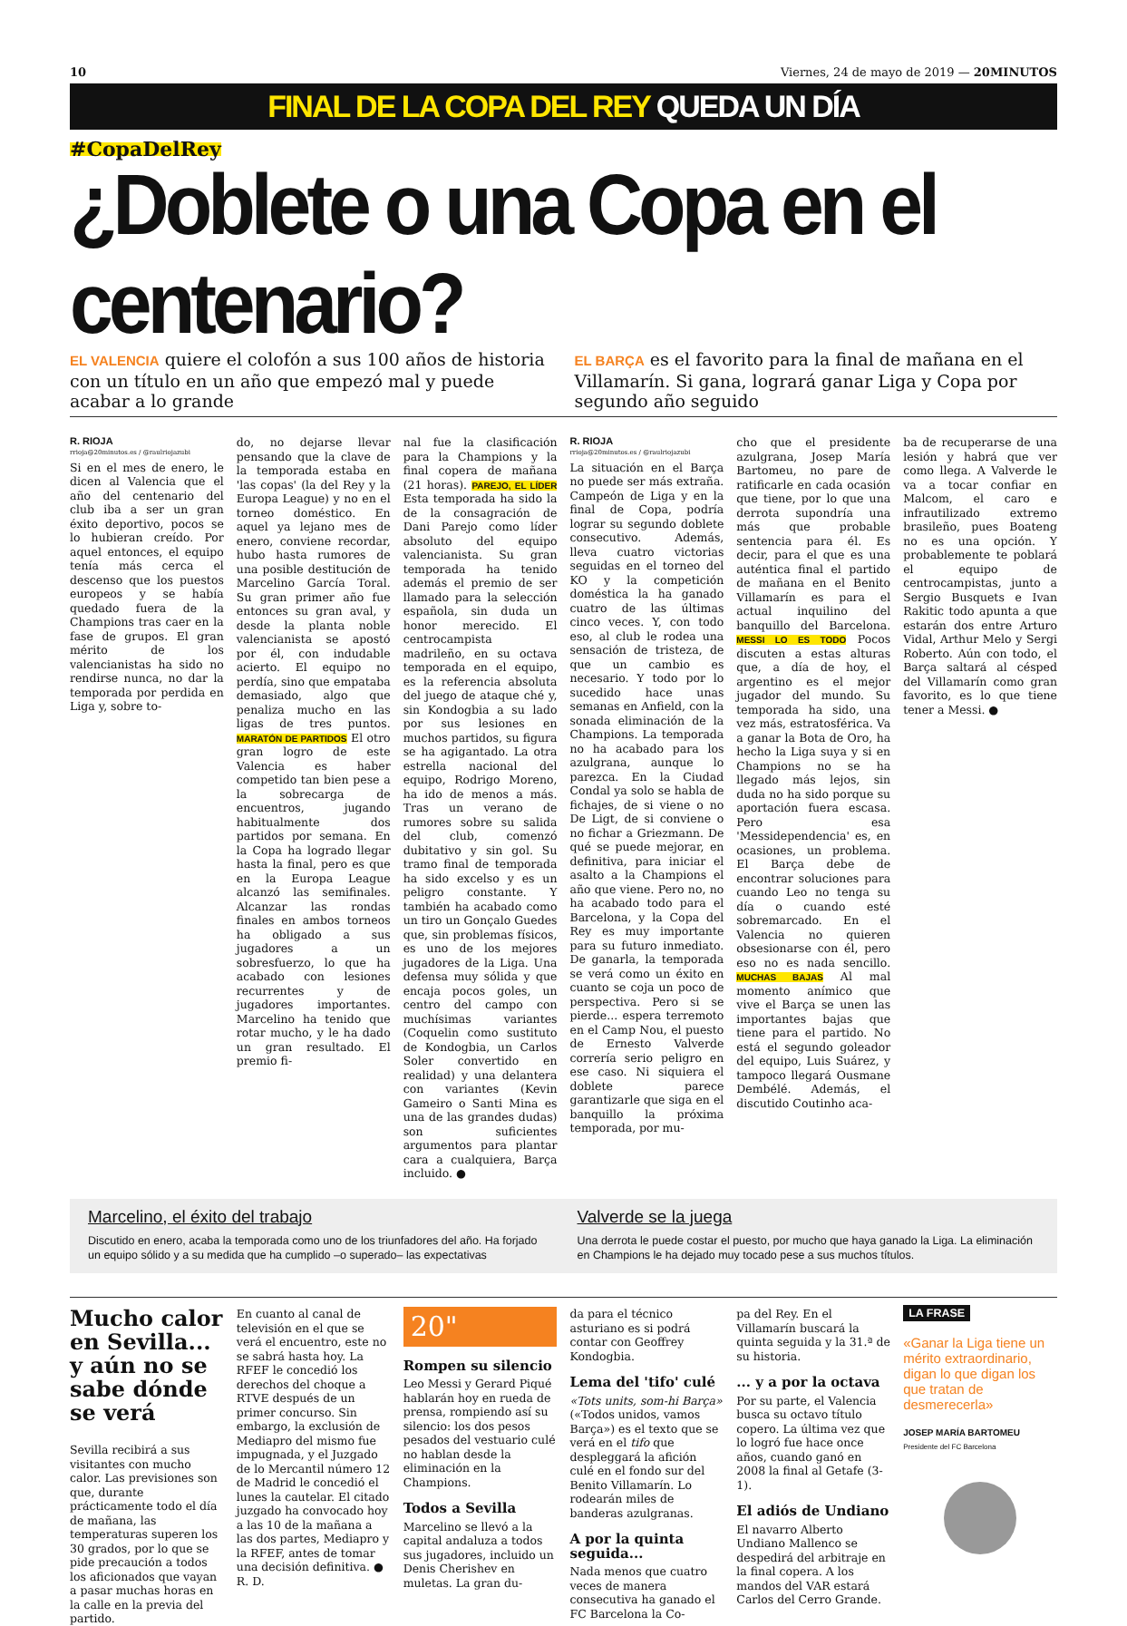10 Viernes, 24 de mayo de 2019 — 20MINUTOS
FINAL DE LA COPA DEL REY QUEDA UN DÍA
#CopaDelRey
¿Doblete o una Copa en el centenario?
EL VALENCIA quiere el colofón a sus 100 años de historia con un título en un año que empezó mal y puede acabar a lo grande
EL BARÇA es el favorito para la final de mañana en el Villamarín. Si gana, logrará ganar Liga y Copa por segundo año seguido
R. RIOJA
rrioja@20minutos.es / @raulriojazubi
Si en el mes de enero, le dicen al Valencia que el año del centenario del club iba a ser un gran éxito deportivo, pocos se lo hubieran creído. Por aquel entonces, el equipo tenía más cerca el descenso que los puestos europeos y se había quedado fuera de la Champions tras caer en la fase de grupos. El gran mérito de los valencianistas ha sido no rendirse nunca, no dar la temporada por perdida en Liga y, sobre to-
do, no dejarse llevar pensando que la clave de la temporada estaba en 'las copas' (la del Rey y la Europa League) y no en el torneo doméstico. En aquel ya lejano mes de enero, conviene recordar, hubo hasta rumores de una posible destitución de Marcelino García Toral. Su gran primer año fue entonces su gran aval, y desde la planta noble valencianista se apostó por él, con indudable acierto. El equipo no perdía, sino que empataba demasiado, algo que penaliza mucho en las ligas de tres puntos. MARATÓN DE PARTIDOS El otro gran logro de este Valencia es haber competido tan bien pese a la sobrecarga de encuentros, jugando habitualmente dos partidos por semana. En la Copa ha logrado llegar hasta la final, pero es que en la Europa League alcanzó las semifinales. Alcanzar las rondas finales en ambos torneos ha obligado a sus jugadores a un sobresfuerzo, lo que ha acabado con lesiones recurrentes y de jugadores importantes. Marcelino ha tenido que rotar mucho, y le ha dado un gran resultado. El premio fi-
nal fue la clasificación para la Champions y la final copera de mañana (21 horas). PAREJO, EL LÍDER Esta temporada ha sido la de la consagración de Dani Parejo como líder absoluto del equipo valencianista. Su gran temporada ha tenido además el premio de ser llamado para la selección española, sin duda un honor merecido. El centrocampista madrileño, en su octava temporada en el equipo, es la referencia absoluta del juego de ataque ché y, sin Kondogbia a su lado por sus lesiones en muchos partidos, su figura se ha agigantado. La otra estrella nacional del equipo, Rodrigo Moreno, ha ido de menos a más. Tras un verano de rumores sobre su salida del club, comenzó dubitativo y sin gol. Su tramo final de temporada ha sido excelso y es un peligro constante. Y también ha acabado como un tiro un Gonçalo Guedes que, sin problemas físicos, es uno de los mejores jugadores de la Liga. Una defensa muy sólida y que encaja pocos goles, un centro del campo con muchísimas variantes (Coquelin como sustituto de Kondogbia, un Carlos Soler convertido en realidad) y una delantera con variantes (Kevin Gameiro o Santi Mina es una de las grandes dudas) son suficientes argumentos para plantar cara a cualquiera, Barça incluido. ●
R. RIOJA
rrioja@20minutos.es / @raulriojazubi
La situación en el Barça no puede ser más extraña. Campeón de Liga y en la final de Copa, podría lograr su segundo doblete consecutivo. Además, lleva cuatro victorias seguidas en el torneo del KO y la competición doméstica la ha ganado cuatro de las últimas cinco veces. Y, con todo eso, al club le rodea una sensación de tristeza, de que un cambio es necesario. Y todo por lo sucedido hace unas semanas en Anfield, con la sonada eliminación de la Champions. La temporada no ha acabado para los azulgrana, aunque lo parezca. En la Ciudad Condal ya solo se habla de fichajes, de si viene o no De Ligt, de si conviene o no fichar a Griezmann. De qué se puede mejorar, en definitiva, para iniciar el asalto a la Champions el año que viene. Pero no, no ha acabado todo para el Barcelona, y la Copa del Rey es muy importante para su futuro inmediato. De ganarla, la temporada se verá como un éxito en cuanto se coja un poco de perspectiva. Pero si se pierde... espera terremoto en el Camp Nou, el puesto de Ernesto Valverde correría serio peligro en ese caso. Ni siquiera el doblete parece garantizarle que siga en el banquillo la próxima temporada, por mu-
cho que el presidente azulgrana, Josep María Bartomeu, no pare de ratificarle en cada ocasión que tiene, por lo que una derrota supondría una más que probable sentencia para él. Es decir, para el que es una auténtica final el partido de mañana en el Benito Villamarín es para el actual inquilino del banquillo del Barcelona. MESSI LO ES TODO Pocos discuten a estas alturas que, a día de hoy, el argentino es el mejor jugador del mundo. Su temporada ha sido, una vez más, estratosférica. Va a ganar la Bota de Oro, ha hecho la Liga suya y si en Champions no se ha llegado más lejos, sin duda no ha sido porque su aportación fuera escasa. Pero esa 'Messidependencia' es, en ocasiones, un problema. El Barça debe de encontrar soluciones para cuando Leo no tenga su día o cuando esté sobremarcado. En el Valencia no quieren obsesionarse con él, pero eso no es nada sencillo. MUCHAS BAJAS Al mal momento anímico que vive el Barça se unen las importantes bajas que tiene para el partido. No está el segundo goleador del equipo, Luis Suárez, y tampoco llegará Ousmane Dembélé. Además, el discutido Coutinho aca-
ba de recuperarse de una lesión y habrá que ver como llega. A Valverde le va a tocar confiar en Malcom, el caro e infrautilizado extremo brasileño, pues Boateng no es una opción. Y probablemente te poblará el equipo de centrocampistas, junto a Sergio Busquets e Ivan Rakitic todo apunta a que estarán dos entre Arturo Vidal, Arthur Melo y Sergi Roberto. Aún con todo, el Barça saltará al césped del Villamarín como gran favorito, es lo que tiene tener a Messi. ●
Marcelino, el éxito del trabajo
Discutido en enero, acaba la temporada como uno de los triunfadores del año. Ha forjado un equipo sólido y a su medida que ha cumplido –o superado– las expectativas
Valverde se la juega
Una derrota le puede costar el puesto, por mucho que haya ganado la Liga. La eliminación en Champions le ha dejado muy tocado pese a sus muchos títulos.
Mucho calor en Sevilla... y aún no se sabe dónde se verá
Sevilla recibirá a sus visitantes con mucho calor. Las previsiones son que, durante prácticamente todo el día de mañana, las temperaturas superen los 30 grados, por lo que se pide precaución a todos los aficionados que vayan a pasar muchas horas en la calle en la previa del partido.
En cuanto al canal de televisión en el que se verá el encuentro, este no se sabrá hasta hoy. La RFEF le concedió los derechos del choque a RTVE después de un primer concurso. Sin embargo, la exclusión de Mediapro del mismo fue impugnada, y el Juzgado de lo Mercantil número 12 de Madrid le concedió el lunes la cautelar. El citado juzgado ha convocado hoy a las 10 de la mañana a las dos partes, Mediapro y la RFEF, antes de tomar una decisión definitiva. ● R. D.
20"
Rompen su silencio
Leo Messi y Gerard Piqué hablarán hoy en rueda de prensa, rompiendo así su silencio: los dos pesos pesados del vestuario culé no hablan desde la eliminación en la Champions.
Todos a Sevilla
Marcelino se llevó a la capital andaluza a todos sus jugadores, incluido un Denis Cherishev en muletas. La gran du-
da para el técnico asturiano es si podrá contar con Geoffrey Kondogbia.
Lema del 'tifo' culé
«Tots units, som-hi Barça» («Todos unidos, vamos Barça») es el texto que se verá en el tifo que despleggará la afición culé en el fondo sur del Benito Villamarín. Lo rodearán miles de banderas azulgranas.
A por la quinta seguida...
Nada menos que cuatro veces de manera consecutiva ha ganado el FC Barcelona la Co-
pa del Rey. En el Villamarín buscará la quinta seguida y la 31.ª de su historia.
... y a por la octava
Por su parte, el Valencia busca su octavo título copero. La última vez que lo logró fue hace once años, cuando ganó en 2008 la final al Getafe (3-1).
El adiós de Undiano
El navarro Alberto Undiano Mallenco se despedirá del arbitraje en la final copera. A los mandos del VAR estará Carlos del Cerro Grande.
LA FRASE
«Ganar la Liga tiene un mérito extraordinario, digan lo que digan los que tratan de desmerecerla»
JOSEP MARÍA BARTOMEU
Presidente del FC Barcelona